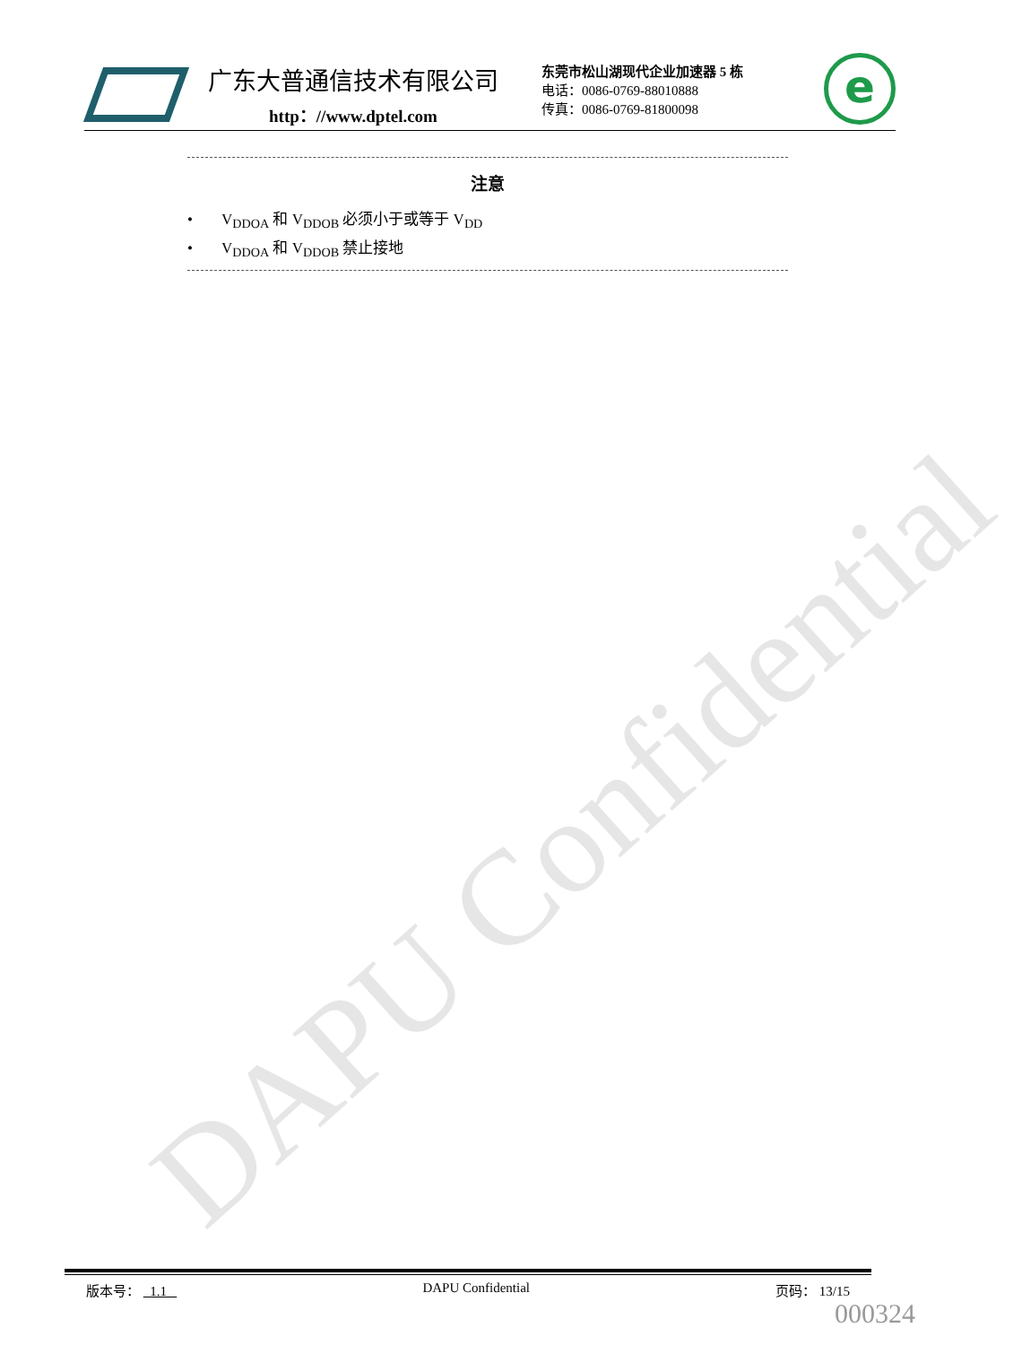DAPU Confidential
广东大普通信技术有限公司
http：//www.dptel.com
东莞市松山湖现代企业加速器 5 栋
电话：0086-0769-88010888
传真：0086-0769-81800098
e
注意
• V<sub>DDOA</sub> 和 V<sub>DDOB</sub> 必须小于或等于 V<sub>DD</sub>
• V<sub>DDOA</sub> 和 V<sub>DDOB</sub> 禁止接地
版本号： 1.1 DAPU Confidential 页码： 13/15
000324